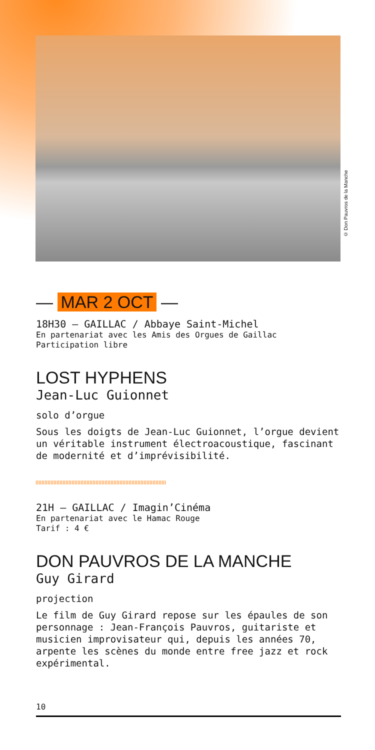© Don Pauvros de la Manche
— MAR 2 OCT —
18H30 — GAILLAC / Abbaye Saint-Michel
En partenariat avec les Amis des Orgues de Gaillac
Participation libre
LOST HYPHENS
Jean-Luc Guionnet
solo d’orgue
Sous les doigts de Jean-Luc Guionnet, l’orgue devient un véritable instrument électroacoustique, fascinant de modernité et d’imprévisibilité.
21H — GAILLAC / Imagin’Cinéma
En partenariat avec le Hamac Rouge
Tarif : 4 €
DON PAUVROS DE LA MANCHE
Guy Girard
projection
Le film de Guy Girard repose sur les épaules de son personnage : Jean-François Pauvros, guitariste et musicien improvisateur qui, depuis les années 70, arpente les scènes du monde entre free jazz et rock expérimental.
10